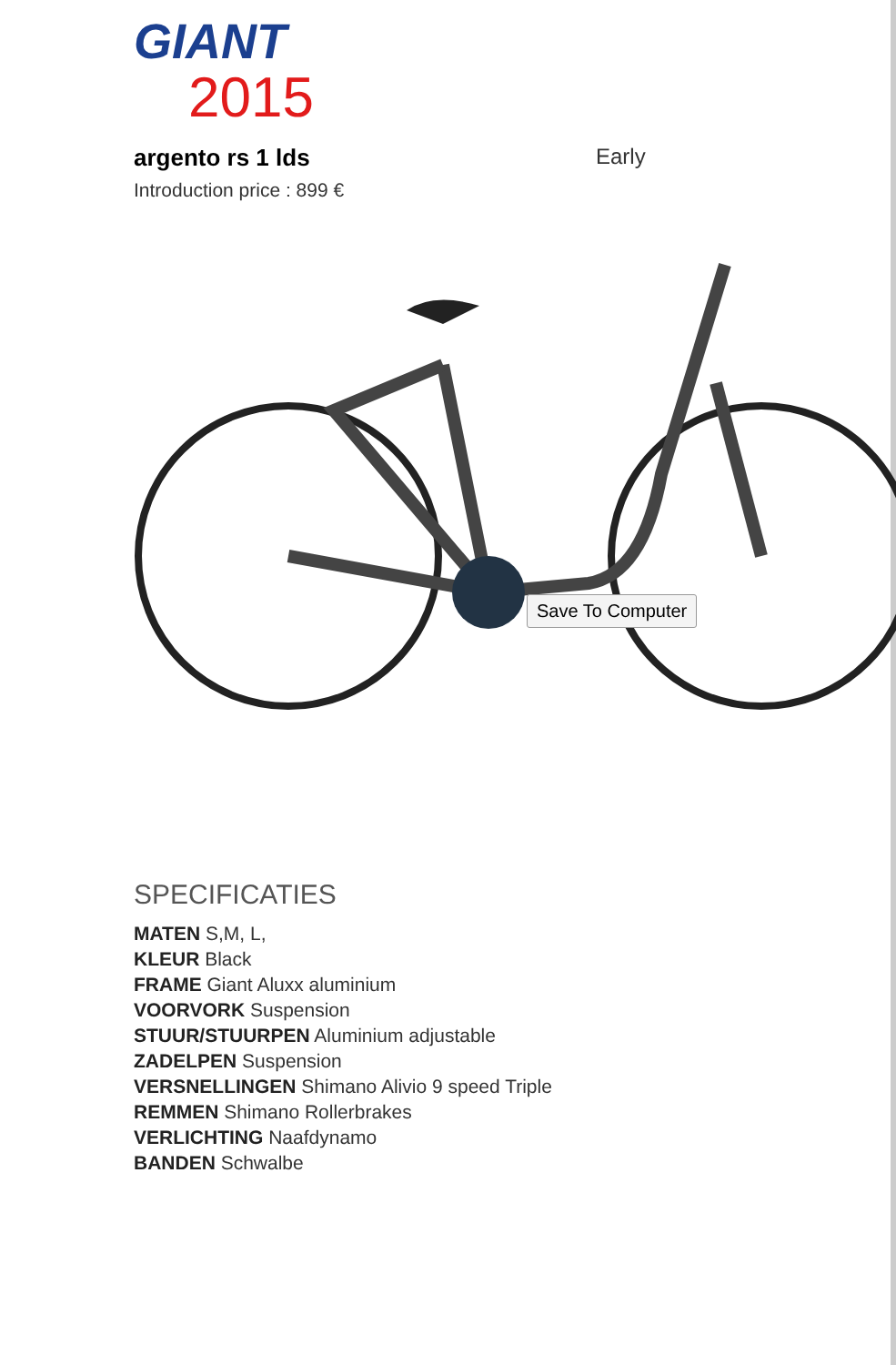GIANT
2015
argento rs 1 lds Early
Introduction price : 899 €
Save To Computer
SPECIFICATIES
MATEN S,M, L,
KLEUR Black
FRAME Giant Aluxx aluminium
VOORVORK Suspension
STUUR/STUURPEN Aluminium adjustable
ZADELPEN Suspension
VERSNELLINGEN Shimano Alivio 9 speed Triple
REMMEN Shimano Rollerbrakes
VERLICHTING Naafdynamo
BANDEN Schwalbe